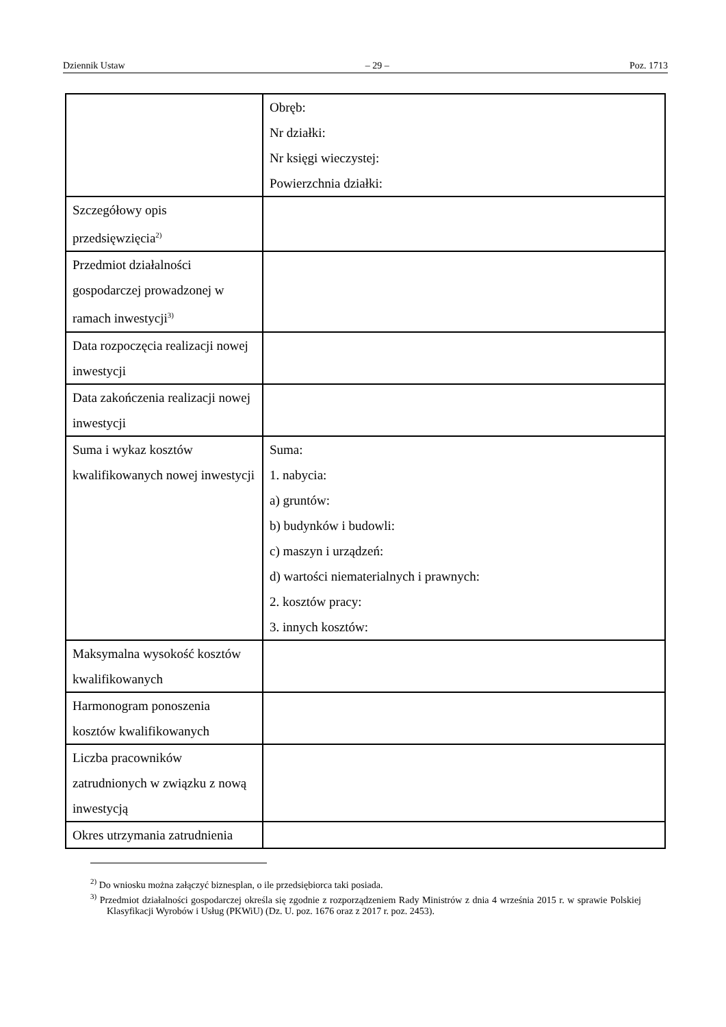Dziennik Ustaw – 29 – Poz. 1713
| | Obręb: Nr działki: Nr księgi wieczystej: Powierzchnia działki: |
| Szczegółowy opis przedsięwzięcia<sup>2)</sup> | |
| Przedmiot działalności gospodarczej prowadzonej w ramach inwestycji<sup>3)</sup> | |
| Data rozpoczęcia realizacji nowej inwestycji | |
| Data zakończenia realizacji nowej inwestycji | |
| Suma i wykaz kosztów kwalifikowanych nowej inwestycji | Suma: 1. nabycia: a) gruntów: b) budynków i budowli: c) maszyn i urządzeń: d) wartości niematerialnych i prawnych: 2. kosztów pracy: 3. innych kosztów: |
| Maksymalna wysokość kosztów kwalifikowanych | |
| Harmonogram ponoszenia kosztów kwalifikowanych | |
| Liczba pracowników zatrudnionych w związku z nową inwestycją | |
| Okres utrzymania zatrudnienia | |
<sup>2)</sup> Do wniosku można załączyć biznesplan, o ile przedsiębiorca taki posiada.
<sup>3)</sup> Przedmiot działalności gospodarczej określa się zgodnie z rozporządzeniem Rady Ministrów z dnia 4 września 2015 r. w sprawie Polskiej Klasyfikacji Wyrobów i Usług (PKWiU) (Dz. U. poz. 1676 oraz z 2017 r. poz. 2453).